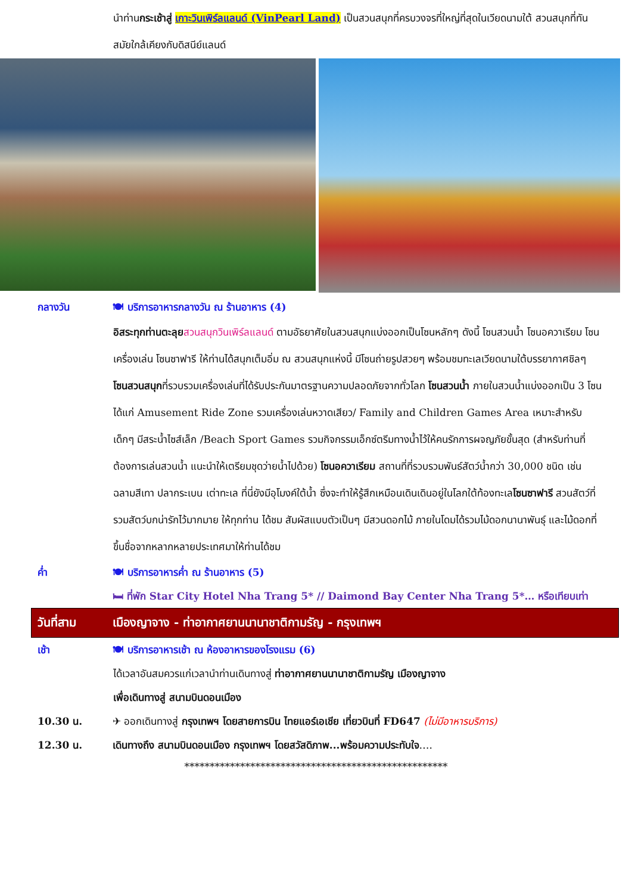นำท่านกระเช้าสู่ เกาะวินเพิร์ลแลนด์ (VinPearl Land) เป็นสวนสนุกที่ครบวงจรที่ใหญ่ที่สุดในเวียดนามใต้ สวนสนุกที่ทันสมัยใกล้เคียงกับดิสนีย์แลนด์
กลางวัน 🍽 บริการอาหารกลางวัน ณ ร้านอาหาร (4)
อิสระทุกท่านตะลุย สวนสนุกวินเพิร์ลแลนด์ ตามอัธยาศัยในสวนสนุกแบ่งออกเป็นโซนหลักๆ ดังนี้ โซนสวนน้ำ โซนอควาเรียม โซนเครื่องเล่น โซนซาฟารี ให้ท่านได้สนุกเต็มอิ่ม ณ สวนสนุกแห่งนี้ มีโซนถ่ายรูปสวยๆ พร้อมชมทะเลเวียดนามใต้บรรยากาศชิลๆ โซนสวนสนุกที่รวบรวมเครื่องเล่นที่ได้รับประกันมาตรฐานความปลอดภัยจากทั่วโลก โซนสวนน้ำ ภายในสวนน้ำแบ่งออกเป็น 3 โซน ได้แก่ Amusement Ride Zone รวมเครื่องเล่นหวาดเสียว/ Family and Children Games Area เหมาะสำหรับเด็กๆ มีสระน้ำไซส์เล็ก /Beach Sport Games รวมกิจกรรมเอ็กซ์ตรีมทางน้ำไว้ให้คนรักการผจญภัยขั้นสุด (สำหรับท่านที่ต้องการเล่นสวนน้ำ แนะนำให้เตรียมชุดว่ายน้ำไปด้วย) โซนอควาเรียม สถานที่ที่รวบรวมพันธ์สัตว์น้ำกว่า 30,000 ชนิด เช่น ฉลามสีเทา ปลากระเบน เต่าทะเล ที่นี่ยังมีอุโมงค์ใต้น้ำ ซึ่งจะทำให้รู้สึกเหมือนเดินเดินอยู่ในโลกใต้ท้องทะเลโซนซาฟารี สวนสัตว์ที่รวมสัตว์บกน่ารักไว้มากมาย ให้ทุกท่าน ได้ชม สัมผัสแบบตัวเป็นๆ มีสวนดอกไม้ ภายในโดมได้รวมไม้ดอกนานาพันธุ์ และไม้ดอกที่ขึ้นชื่อจากหลากหลายประเทศมาให้ท่านได้ชม
ค่ำ 🍽 บริการอาหารค่ำ ณ ร้านอาหาร (5)
🛏 ที่พัก Star City Hotel Nha Trang 5* // Daimond Bay Center Nha Trang 5*… หรือเทียบเท่า
วันที่สาม เมืองญาจาง - ท่าอากาศยานนานาชาติกามรัญ - กรุงเทพฯ
เช้า 🍽 บริการอาหารเช้า ณ ห้องอาหารของโรงแรม (6)
ได้เวลาอันสมควรแก่เวลานำท่านเดินทางสู่ ท่าอากาศยานนานาชาติกามรัญ เมืองญาจาง
เพื่อเดินทางสู่ สนามบินดอนเมือง
10.30 น. ✈ ออกเดินทางสู่ กรุงเทพฯ โดยสายการบิน ไทยแอร์เอเชีย เที่ยวบินที่ FD647 (ไม่มีอาหารบริการ)
12.30 น. เดินทางถึง สนามบินดอนเมือง กรุงเทพฯ โดยสวัสดิภาพ...พร้อมความประทับใจ….
****************************************************